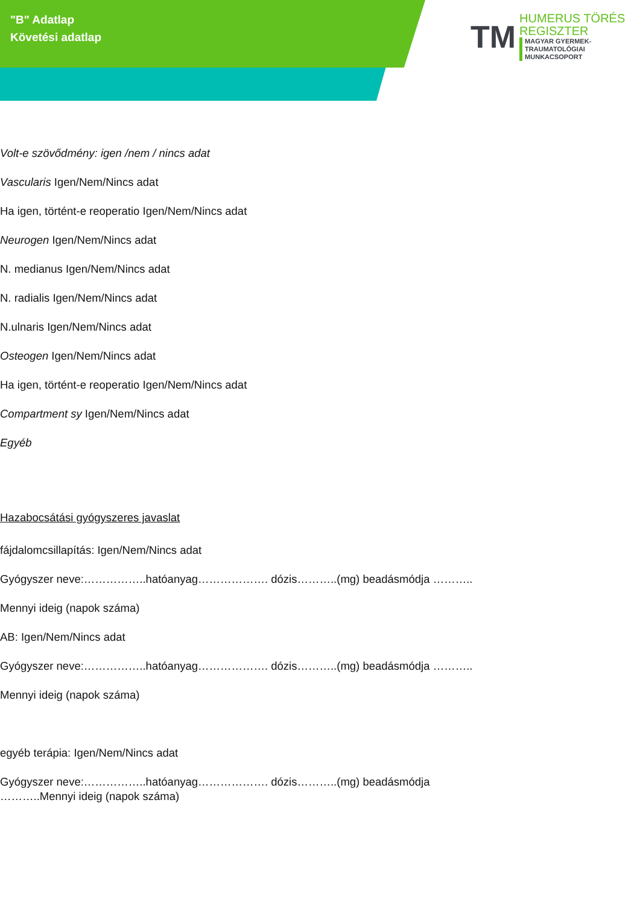"B" Adatlap
Követési adatlap
TM
HUMERUS TÖRÉS
REGISZTER
MAGYAR GYERMEK-TRAUMATOLÓGIAI
MUNKACSOPORT
Volt-e szövődmény: igen /nem / nincs adat
Vascularis Igen/Nem/Nincs adat
Ha igen, történt-e reoperatio Igen/Nem/Nincs adat
Neurogen Igen/Nem/Nincs adat
N. medianus Igen/Nem/Nincs adat
N. radialis Igen/Nem/Nincs adat
N.ulnaris Igen/Nem/Nincs adat
Osteogen Igen/Nem/Nincs adat
Ha igen, történt-e reoperatio Igen/Nem/Nincs adat
Compartment sy Igen/Nem/Nincs adat
Egyéb
Hazabocsátási gyógyszeres javaslat
fájdalomcsillapítás: Igen/Nem/Nincs adat
Gyógyszer neve:……………..hatóanyag………………. dózis………..(mg) beadásmódja ………..
Mennyi ideig (napok száma)
AB: Igen/Nem/Nincs adat
Gyógyszer neve:……………..hatóanyag………………. dózis………..(mg) beadásmódja ………..
Mennyi ideig (napok száma)
egyéb terápia: Igen/Nem/Nincs adat
Gyógyszer neve:……………..hatóanyag………………. dózis………..(mg) beadásmódja
………..Mennyi ideig (napok száma)